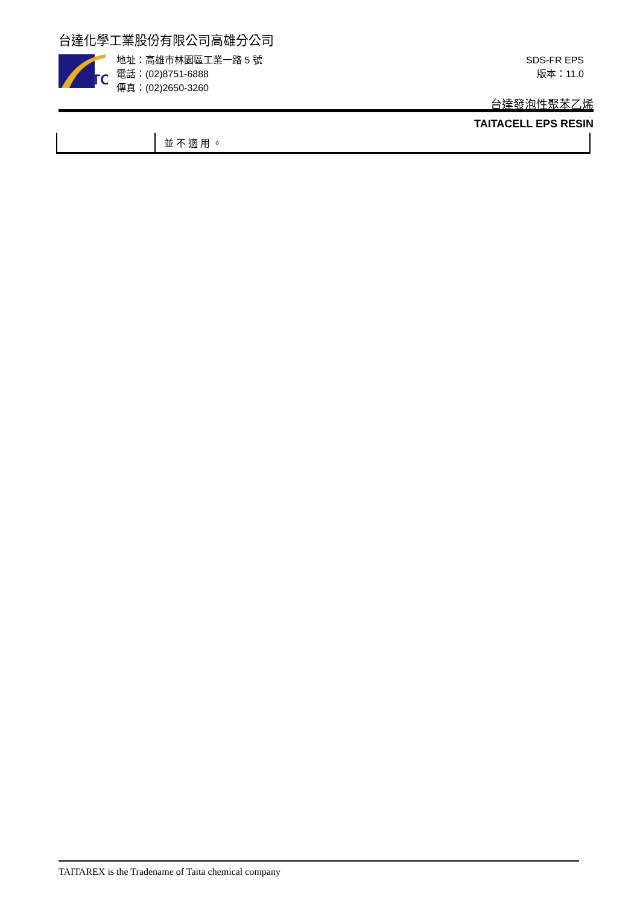台達化學工業股份有限公司高雄分公司
TTC
地址：高雄市林園區工業一路 5 號
電話：(02)8751-6888
傳真：(02)2650-3260
SDS-FR EPS
版本：11.0
台達發泡性聚苯乙烯
TAITACELL EPS RESIN
| | 並不適用。 |
TAITAREX is the Tradename of Taita chemical company